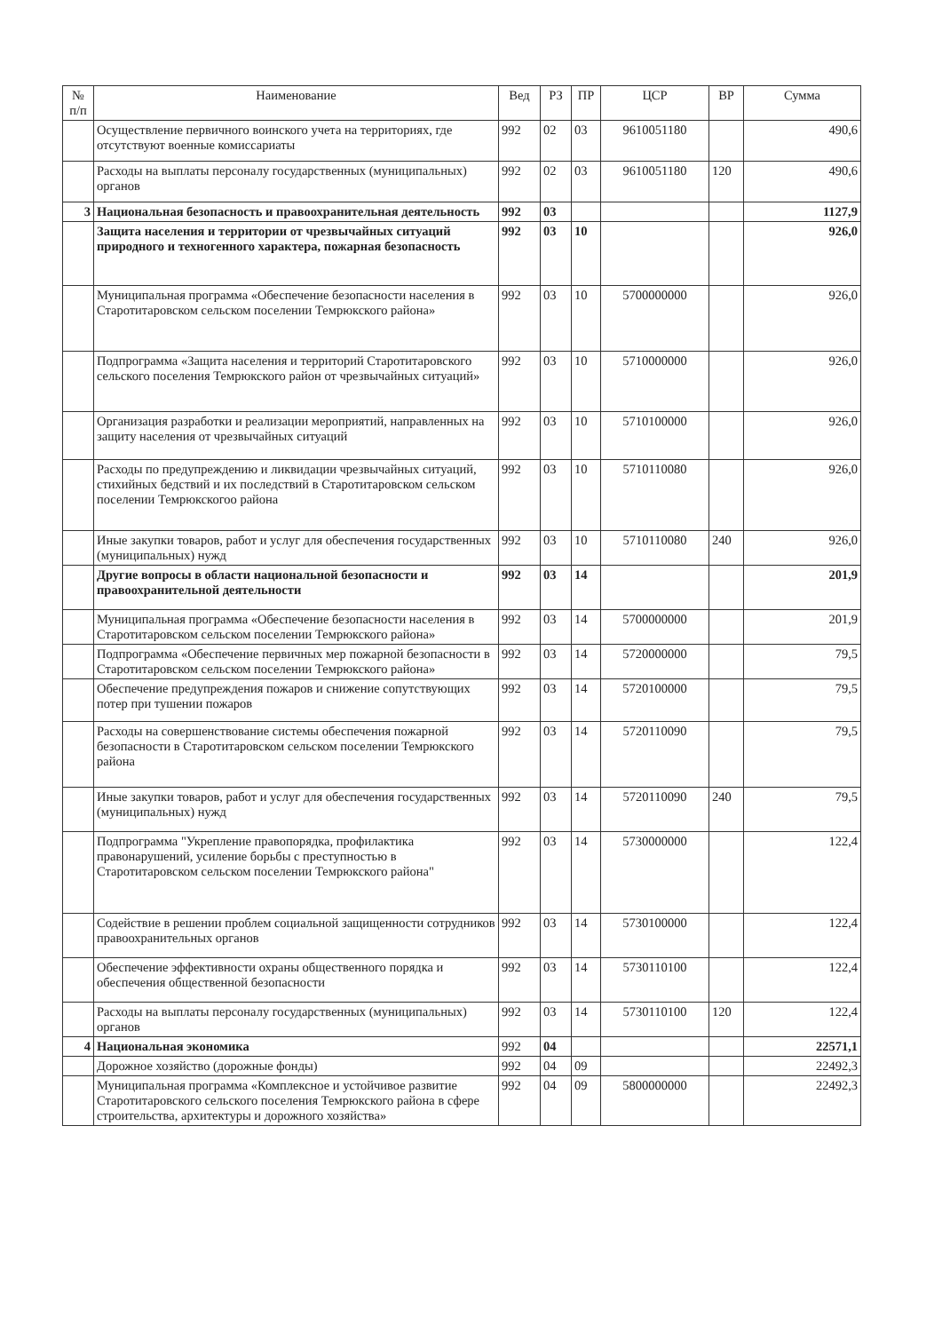| № п/п | Наименование | Вед | РЗ | ПР | ЦСР | ВР | Сумма |
| --- | --- | --- | --- | --- | --- | --- | --- |
| | Осуществление первичного воинского учета на территориях, где отсутствуют военные комиссариаты | 992 | 02 | 03 | 9610051180 | | 490,6 |
| | Расходы на выплаты персоналу государственных (муниципальных) органов | 992 | 02 | 03 | 9610051180 | 120 | 490,6 |
| 3 | Национальная безопасность и правоохранительная деятельность | 992 | 03 | | | | 1127,9 |
| | Защита населения и территории от чрезвычайных ситуаций природного и техногенного характера, пожарная безопасность | 992 | 03 | 10 | | | 926,0 |
| | Муниципальная программа «Обеспечение безопасности населения в Старотитаровском сельском поселении Темрюкского района» | 992 | 03 | 10 | 5700000000 | | 926,0 |
| | Подпрограмма «Защита населения и территорий Старотитаровского сельского поселения Темрюкского район от чрезвычайных ситуаций» | 992 | 03 | 10 | 5710000000 | | 926,0 |
| | Организация разработки и реализации мероприятий, направленных на защиту населения от чрезвычайных ситуаций | 992 | 03 | 10 | 5710100000 | | 926,0 |
| | Расходы по предупреждению и ликвидации чрезвычайных ситуаций, стихийных бедствий и их последствий в Старотитаровском сельском поселении Темрюкскогоо района | 992 | 03 | 10 | 5710110080 | | 926,0 |
| | Иные закупки товаров, работ и услуг для обеспечения государственных (муниципальных) нужд | 992 | 03 | 10 | 5710110080 | 240 | 926,0 |
| | Другие вопросы в области национальной безопасности и правоохранительной деятельности | 992 | 03 | 14 | | | 201,9 |
| | Муниципальная программа «Обеспечение безопасности населения в Старотитаровском сельском поселении Темрюкского района» | 992 | 03 | 14 | 5700000000 | | 201,9 |
| | Подпрограмма «Обеспечение первичных мер пожарной безопасности в Старотитаровском сельском поселении Темрюкского района» | 992 | 03 | 14 | 5720000000 | | 79,5 |
| | Обеспечение предупреждения пожаров и снижение сопутствующих потер при тушении пожаров | 992 | 03 | 14 | 5720100000 | | 79,5 |
| | Расходы на совершенствование системы обеспечения пожарной безопасности в Старотитаровском сельском поселении Темрюкского района | 992 | 03 | 14 | 5720110090 | | 79,5 |
| | Иные закупки товаров, работ и услуг для обеспечения государственных (муниципальных) нужд | 992 | 03 | 14 | 5720110090 | 240 | 79,5 |
| | Подпрограмма "Укрепление правопорядка, профилактика правонарушений, усиление борьбы с преступностью в Старотитаровском сельском поселении Темрюкского района" | 992 | 03 | 14 | 5730000000 | | 122,4 |
| | Содействие в решении проблем социальной защищенности сотрудников правоохранительных органов | 992 | 03 | 14 | 5730100000 | | 122,4 |
| | Обеспечение эффективности охраны общественного порядка и обеспечения общественной безопасности | 992 | 03 | 14 | 5730110100 | | 122,4 |
| | Расходы на выплаты персоналу государственных (муниципальных) органов | 992 | 03 | 14 | 5730110100 | 120 | 122,4 |
| 4 | Национальная экономика | 992 | 04 | | | | 22571,1 |
| | Дорожное хозяйство (дорожные фонды) | 992 | 04 | 09 | | | 22492,3 |
| | Муниципальная программа «Комплексное и устойчивое развитие Старотитаровского сельского поселения Темрюкского района в сфере строительства, архитектуры и дорожного хозяйства» | 992 | 04 | 09 | 5800000000 | | 22492,3 |